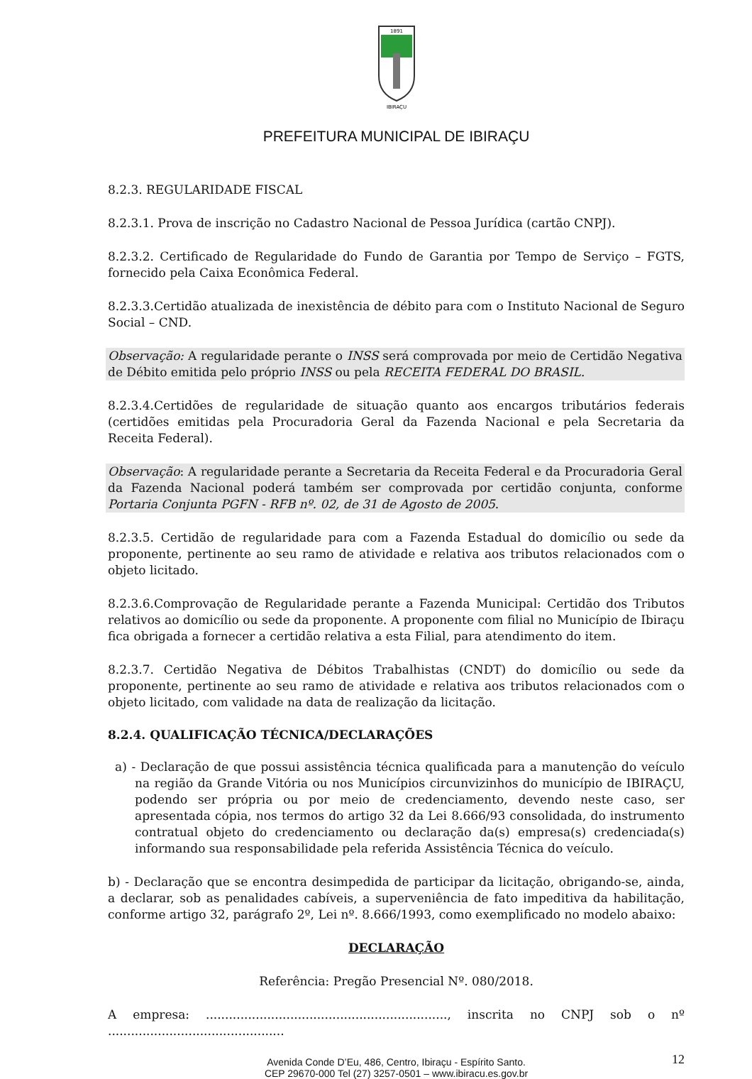1891
IBIRAÇU
PREFEITURA MUNICIPAL DE IBIRAÇU
8.2.3. REGULARIDADE FISCAL
8.2.3.1. Prova de inscrição no Cadastro Nacional de Pessoa Jurídica (cartão CNPJ).
8.2.3.2. Certificado de Regularidade do Fundo de Garantia por Tempo de Serviço – FGTS, fornecido pela Caixa Econômica Federal.
8.2.3.3.Certidão atualizada de inexistência de débito para com o Instituto Nacional de Seguro Social – CND.
Observação: A regularidade perante o INSS será comprovada por meio de Certidão Negativa de Débito emitida pelo próprio INSS ou pela RECEITA FEDERAL DO BRASIL.
8.2.3.4.Certidões de regularidade de situação quanto aos encargos tributários federais (certidões emitidas pela Procuradoria Geral da Fazenda Nacional e pela Secretaria da Receita Federal).
Observação: A regularidade perante a Secretaria da Receita Federal e da Procuradoria Geral da Fazenda Nacional poderá também ser comprovada por certidão conjunta, conforme Portaria Conjunta PGFN - RFB nº. 02, de 31 de Agosto de 2005.
8.2.3.5. Certidão de regularidade para com a Fazenda Estadual do domicílio ou sede da proponente, pertinente ao seu ramo de atividade e relativa aos tributos relacionados com o objeto licitado.
8.2.3.6.Comprovação de Regularidade perante a Fazenda Municipal: Certidão dos Tributos relativos ao domicílio ou sede da proponente. A proponente com filial no Município de Ibiraçu fica obrigada a fornecer a certidão relativa a esta Filial, para atendimento do item.
8.2.3.7. Certidão Negativa de Débitos Trabalhistas (CNDT) do domicílio ou sede da proponente, pertinente ao seu ramo de atividade e relativa aos tributos relacionados com o objeto licitado, com validade na data de realização da licitação.
8.2.4. QUALIFICAÇÃO TÉCNICA/DECLARAÇÕES
a) - Declaração de que possui assistência técnica qualificada para a manutenção do veículo na região da Grande Vitória ou nos Municípios circunvizinhos do município de IBIRAÇU, podendo ser própria ou por meio de credenciamento, devendo neste caso, ser apresentada cópia, nos termos do artigo 32 da Lei 8.666/93 consolidada, do instrumento contratual objeto do credenciamento ou declaração da(s) empresa(s) credenciada(s) informando sua responsabilidade pela referida Assistência Técnica do veículo.
b) - Declaração que se encontra desimpedida de participar da licitação, obrigando-se, ainda, a declarar, sob as penalidades cabíveis, a superveniência de fato impeditiva da habilitação, conforme artigo 32, parágrafo 2º, Lei nº. 8.666/1993, como exemplificado no modelo abaixo:
DECLARAÇÃO
Referência: Pregão Presencial Nº. 080/2018.
A empresa: ..............................................................., inscrita no CNPJ sob o nº ..............................................
Avenida Conde D’Eu, 486, Centro, Ibiraçu - Espírito Santo.
CEP 29670-000 Tel (27) 3257-0501 – www.ibiracu.es.gov.br
12